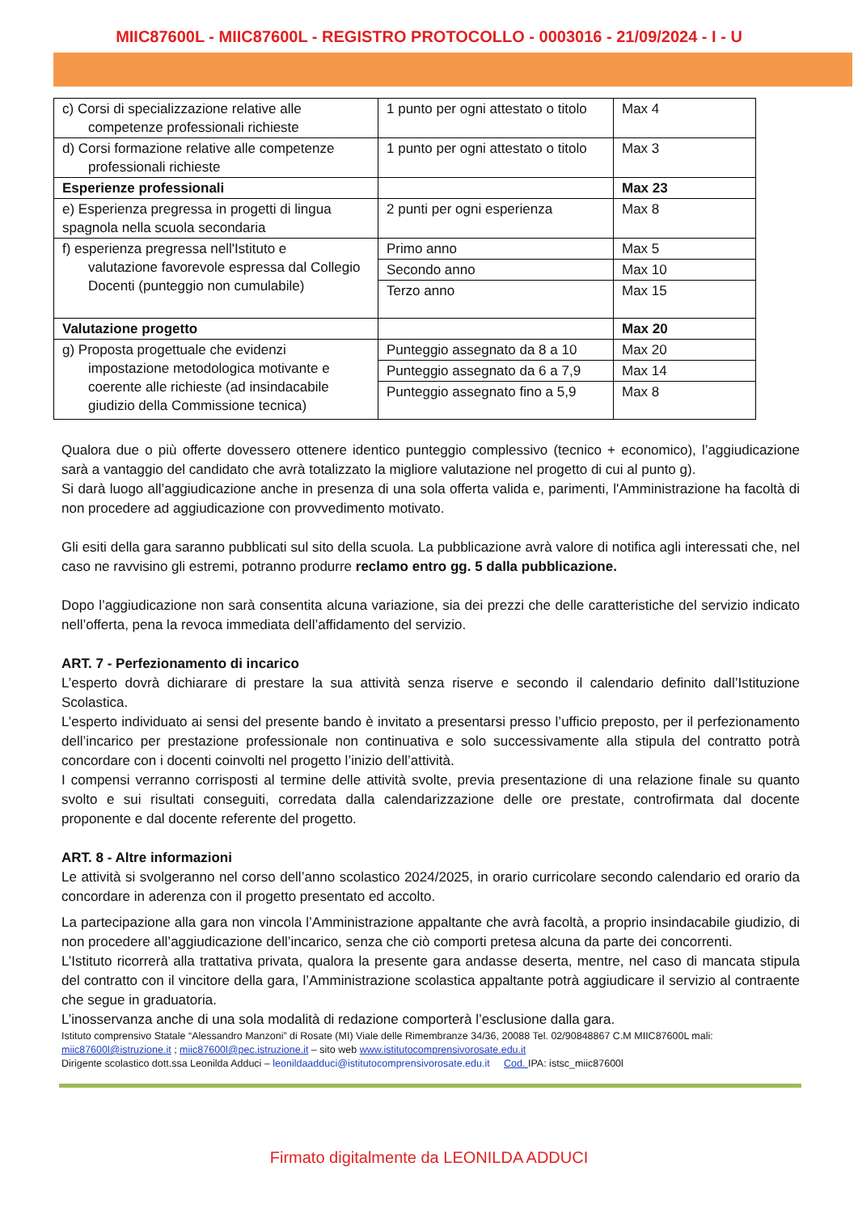MIIC87600L - MIIC87600L - REGISTRO PROTOCOLLO - 0003016 - 21/09/2024 - I - U
| c) Corsi di specializzazione relative alle competenze professionali richieste | 1 punto per ogni attestato o titolo | Max 4 |
| d) Corsi formazione relative alle competenze professionali richieste | 1 punto per ogni attestato o titolo | Max 3 |
| Esperienze professionali | | Max 23 |
| e) Esperienza pregressa in progetti di lingua spagnola nella scuola secondaria | 2 punti per ogni esperienza | Max 8 |
| f) esperienza pregressa nell'Istituto e valutazione favorevole espressa dal Collegio Docenti (punteggio non cumulabile) | Primo anno | Max 5 |
| | Secondo anno | Max 10 |
| | Terzo anno | Max 15 |
| Valutazione progetto | | Max 20 |
| g) Proposta progettuale che evidenzi impostazione metodologica motivante e coerente alle richieste (ad insindacabile giudizio della Commissione tecnica) | Punteggio assegnato da 8 a 10 | Max 20 |
| | Punteggio assegnato da 6 a 7,9 | Max 14 |
| | Punteggio assegnato fino a 5,9 | Max 8 |
Qualora due o più offerte dovessero ottenere identico punteggio complessivo (tecnico + economico), l’aggiudicazione sarà a vantaggio del candidato che avrà totalizzato la migliore valutazione nel progetto di cui al punto g).
Si darà luogo all’aggiudicazione anche in presenza di una sola offerta valida e, parimenti, l'Amministrazione ha facoltà di non procedere ad aggiudicazione con provvedimento motivato.
Gli esiti della gara saranno pubblicati sul sito della scuola. La pubblicazione avrà valore di notifica agli interessati che, nel caso ne ravvisino gli estremi, potranno produrre reclamo entro gg. 5 dalla pubblicazione.
Dopo l’aggiudicazione non sarà consentita alcuna variazione, sia dei prezzi che delle caratteristiche del servizio indicato nell’offerta, pena la revoca immediata dell’affidamento del servizio.
ART. 7 - Perfezionamento di incarico
L’esperto dovrà dichiarare di prestare la sua attività senza riserve e secondo il calendario definito dall’Istituzione Scolastica.
L’esperto individuato ai sensi del presente bando è invitato a presentarsi presso l’ufficio preposto, per il perfezionamento dell’incarico per prestazione professionale non continuativa e solo successivamente alla stipula del contratto potrà concordare con i docenti coinvolti nel progetto l’inizio dell’attività.
I compensi verranno corrisposti al termine delle attività svolte, previa presentazione di una relazione finale su quanto svolto e sui risultati conseguiti, corredata dalla calendarizzazione delle ore prestate, controfirmata dal docente proponente e dal docente referente del progetto.
ART. 8 - Altre informazioni
Le attività si svolgeranno nel corso dell’anno scolastico 2024/2025, in orario curricolare secondo calendario ed orario da concordare in aderenza con il progetto presentato ed accolto.
La partecipazione alla gara non vincola l’Amministrazione appaltante che avrà facoltà, a proprio insindacabile giudizio, di non procedere all’aggiudicazione dell’incarico, senza che ciò comporti pretesa alcuna da parte dei concorrenti.
L’Istituto ricorrerà alla trattativa privata, qualora la presente gara andasse deserta, mentre, nel caso di mancata stipula del contratto con il vincitore della gara, l’Amministrazione scolastica appaltante potrà aggiudicare il servizio al contraente che segue in graduatoria.
L’inosservanza anche di una sola modalità di redazione comporterà l’esclusione dalla gara.
Istituto comprensivo Statale “Alessandro Manzoni” di Rosate (MI) Viale delle Rimembranze 34/36, 20088 Tel. 02/90848867 C.M MIIC87600L mali: miic87600l@istruzione.it ; miic87600l@pec.istruzione.it – sito web www.istitutocomprensivorosate.edu.it
Dirigente scolastico dott.ssa Leonilda Adduci – leonildaadduci@istitutocomprensivorosate.edu.it Cod. IPA: istsc_miic87600l
Firmato digitalmente da LEONILDA ADDUCI